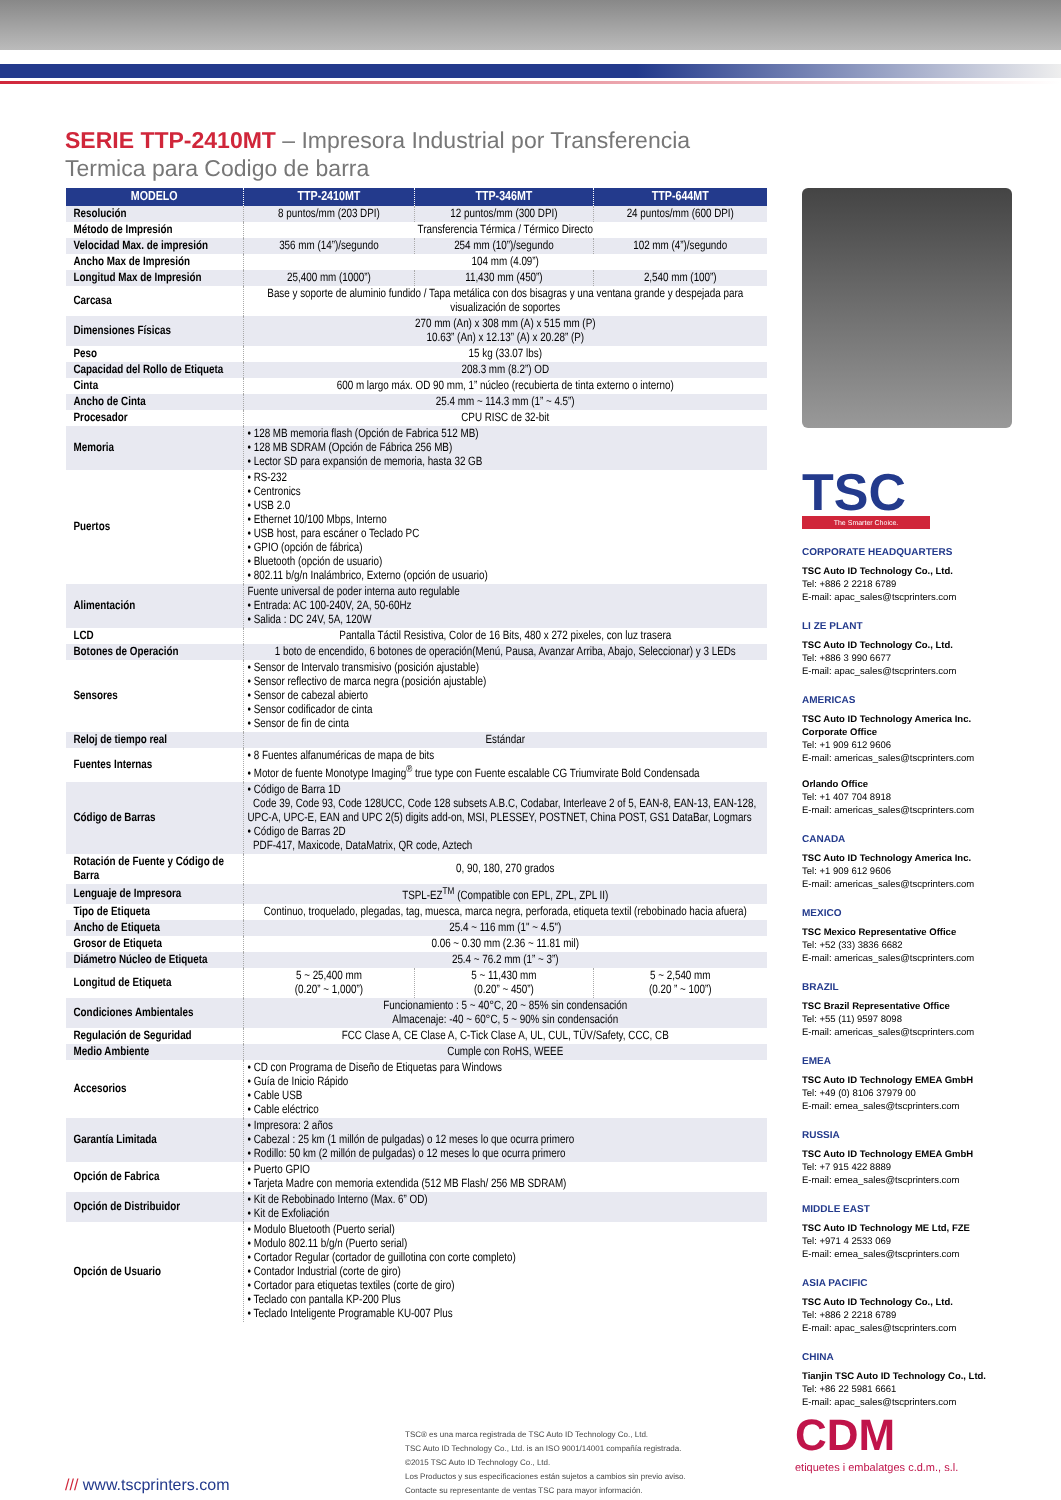SERIE TTP-2410MT – Impresora Industrial por Transferencia Termica para Codigo de barra
| MODELO | TTP-2410MT | TTP-346MT | TTP-644MT |
| --- | --- | --- | --- |
| Resolución | 8 puntos/mm (203 DPI) | 12 puntos/mm (300 DPI) | 24 puntos/mm (600 DPI) |
| Método de Impresión | Transferencia Térmica / Térmico Directo | | |
| Velocidad Max. de impresión | 356 mm (14”)/segundo | 254 mm (10”)/segundo | 102 mm (4”)/segundo |
| Ancho Max de Impresión | 104 mm (4.09”) | | |
| Longitud Max de Impresión | 25,400 mm (1000”) | 11,430 mm (450”) | 2,540 mm (100”) |
| Carcasa | Base y soporte de aluminio fundido / Tapa metálica con dos bisagras y una ventana grande y despejada para visualización de soportes | | |
| Dimensiones Físicas | 270 mm (An) x 308 mm (A) x 515 mm (P) 10.63” (An) x 12.13” (A) x 20.28” (P) | | |
| Peso | 15 kg (33.07 lbs) | | |
| Capacidad del Rollo de Etiqueta | 208.3 mm (8.2”) OD | | |
| Cinta | 600 m largo máx. OD 90 mm, 1” núcleo (recubierta de tinta externo o interno) | | |
| Ancho de Cinta | 25.4 mm ~ 114.3 mm (1” ~ 4.5”) | | |
| Procesador | CPU RISC de 32-bit | | |
| Memoria | • 128 MB memoria flash (Opción de Fabrica 512 MB) • 128 MB SDRAM (Opción de Fábrica 256 MB) • Lector SD para expansión de memoria, hasta 32 GB | | |
| Puertos | • RS-232 • Centronics • USB 2.0 • Ethernet 10/100 Mbps, Interno • USB host, para escáner o Teclado PC • GPIO (opción de fábrica) • Bluetooth (opción de usuario) • 802.11 b/g/n Inalámbrico, Externo (opción de usuario) | | |
| Alimentación | Fuente universal de poder interna auto regulable • Entrada: AC 100-240V, 2A, 50-60Hz • Salida : DC 24V, 5A, 120W | | |
| LCD | Pantalla Táctil Resistiva, Color de 16 Bits, 480 x 272 pixeles, con luz trasera | | |
| Botones de Operación | 1 boto de encendido, 6 botones de operación(Menú, Pausa, Avanzar Arriba, Abajo, Seleccionar) y 3 LEDs | | |
| Sensores | • Sensor de Intervalo transmisivo (posición ajustable) • Sensor reflectivo de marca negra (posición ajustable) • Sensor de cabezal abierto • Sensor codificador de cinta • Sensor de fin de cinta | | |
| Reloj de tiempo real | Estándar | | |
| Fuentes Internas | • 8 Fuentes alfanuméricas de mapa de bits • Motor de fuente Monotype Imaging<sup>®</sup> true type con Fuente escalable CG Triumvirate Bold Condensada | | |
| Código de Barras | • Código de Barra 1D Code 39, Code 93, Code 128UCC, Code 128 subsets A.B.C, Codabar, Interleave 2 of 5, EAN-8, EAN-13, EAN-128, UPC-A, UPC-E, EAN and UPC 2(5) digits add-on, MSI, PLESSEY, POSTNET, China POST, GS1 DataBar, Logmars • Código de Barras 2D PDF-417, Maxicode, DataMatrix, QR code, Aztech | | |
| Rotación de Fuente y Código de Barra | 0, 90, 180, 270 grados | | |
| Lenguaje de Impresora | TSPL-EZ<sup>TM</sup> (Compatible con EPL, ZPL, ZPL II) | | |
| Tipo de Etiqueta | Continuo, troquelado, plegadas, tag, muesca, marca negra, perforada, etiqueta textil (rebobinado hacia afuera) | | |
| Ancho de Etiqueta | 25.4 ~ 116 mm (1" ~ 4.5") | | |
| Grosor de Etiqueta | 0.06 ~ 0.30 mm (2.36 ~ 11.81 mil) | | |
| Diámetro Núcleo de Etiqueta | 25.4 ~ 76.2 mm (1” ~ 3”) | | |
| Longitud de Etiqueta | 5 ~ 25,400 mm (0.20” ~ 1,000”) | 5 ~ 11,430 mm (0.20” ~ 450”) | 5 ~ 2,540 mm (0.20 ” ~ 100”) |
| Condiciones Ambientales | Funcionamiento : 5 ~ 40°C, 20 ~ 85% sin condensación Almacenaje: -40 ~ 60°C, 5 ~ 90% sin condensación | | |
| Regulación de Seguridad | FCC Clase A, CE Clase A, C-Tick Clase A, UL, CUL, TÜV/Safety, CCC, CB | | |
| Medio Ambiente | Cumple con RoHS, WEEE | | |
| Accesorios | • CD con Programa de Diseño de Etiquetas para Windows • Guía de Inicio Rápido • Cable USB • Cable eléctrico | | |
| Garantía Limitada | • Impresora: 2 años • Cabezal : 25 km (1 millón de pulgadas) o 12 meses lo que ocurra primero • Rodillo: 50 km (2 millón de pulgadas) o 12 meses lo que ocurra primero | | |
| Opción de Fabrica | • Puerto GPIO • Tarjeta Madre con memoria extendida (512 MB Flash/ 256 MB SDRAM) | | |
| Opción de Distribuidor | • Kit de Rebobinado Interno (Max. 6” OD) • Kit de Exfoliación | | |
| Opción de Usuario | • Modulo Bluetooth (Puerto serial) • Modulo 802.11 b/g/n (Puerto serial) • Cortador Regular (cortador de guillotina con corte completo) • Contador Industrial (corte de giro) • Cortador para etiquetas textiles (corte de giro) • Teclado con pantalla KP-200 Plus • Teclado Inteligente Programable KU-007 Plus | | |
TSC
The Smarter Choice.
CORPORATE HEADQUARTERS
TSC Auto ID Technology Co., Ltd.
Tel: +886 2 2218 6789
E-mail: apac_sales@tscprinters.com
LI ZE PLANT
TSC Auto ID Technology Co., Ltd.
Tel: +886 3 990 6677
E-mail: apac_sales@tscprinters.com
AMERICAS
TSC Auto ID Technology America Inc.
Corporate Office
Tel: +1 909 612 9606
E-mail: americas_sales@tscprinters.com
Orlando Office
Tel: +1 407 704 8918
E-mail: americas_sales@tscprinters.com
CANADA
TSC Auto ID Technology America Inc.
Tel: +1 909 612 9606
E-mail: americas_sales@tscprinters.com
MEXICO
TSC Mexico Representative Office
Tel: +52 (33) 3836 6682
E-mail: americas_sales@tscprinters.com
BRAZIL
TSC Brazil Representative Office
Tel: +55 (11) 9597 8098
E-mail: americas_sales@tscprinters.com
EMEA
TSC Auto ID Technology EMEA GmbH
Tel: +49 (0) 8106 37979 00
E-mail: emea_sales@tscprinters.com
RUSSIA
TSC Auto ID Technology EMEA GmbH
Tel: +7 915 422 8889
E-mail: emea_sales@tscprinters.com
MIDDLE EAST
TSC Auto ID Technology ME Ltd, FZE
Tel: +971 4 2533 069
E-mail: emea_sales@tscprinters.com
ASIA PACIFIC
TSC Auto ID Technology Co., Ltd.
Tel: +886 2 2218 6789
E-mail: apac_sales@tscprinters.com
CHINA
Tianjin TSC Auto ID Technology Co., Ltd.
Tel: +86 22 5981 6661
E-mail: apac_sales@tscprinters.com
/// www.tscprinters.com
TSC® es una marca registrada de TSC Auto ID Technology Co., Ltd.
TSC Auto ID Technology Co., Ltd. is an ISO 9001/14001 compañía registrada.
©2015 TSC Auto ID Technology Co., Ltd.
Los Productos y sus especificaciones están sujetos a cambios sin previo aviso.
Contacte su representante de ventas TSC para mayor información.
CDM
etiquetes i embalatges c.d.m., s.l.